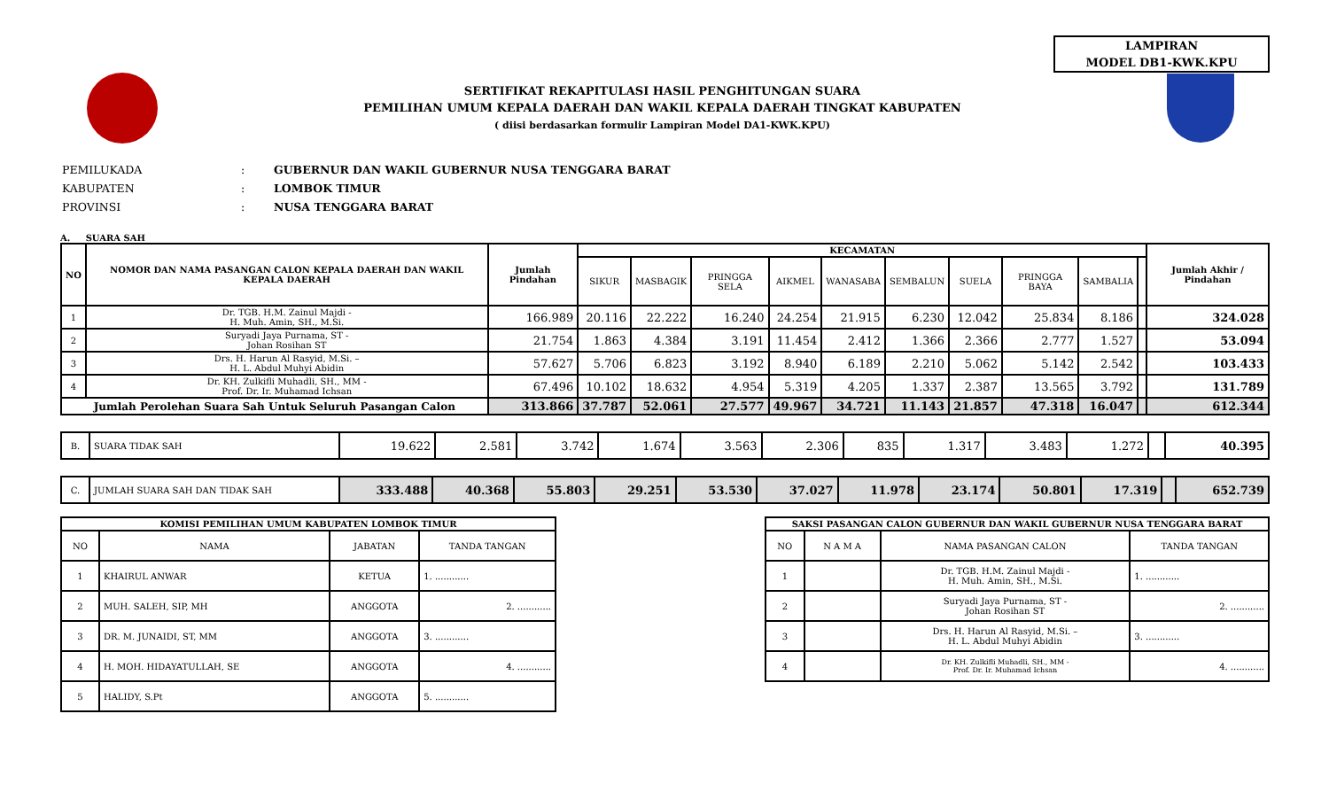LAMPIRAN
MODEL DB1-KWK.KPU
SERTIFIKAT REKAPITULASI HASIL PENGHITUNGAN SUARA
PEMILIHAN UMUM KEPALA DAERAH DAN WAKIL KEPALA DAERAH TINGKAT KABUPATEN
( diisi berdasarkan formulir Lampiran Model DA1-KWK.KPU)
| PEMILUKADA | : | GUBERNUR DAN WAKIL GUBERNUR NUSA TENGGARA BARAT |
| KABUPATEN | : | LOMBOK TIMUR |
| PROVINSI | : | NUSA TENGGARA BARAT |
A. SUARA SAH
| NO | NOMOR DAN NAMA PASANGAN CALON KEPALA DAERAH DAN WAKIL KEPALA DAERAH | Jumlah Pindahan | KECAMATAN | | | | | | | | | | Jumlah Akhir / Pindahan |
| --- | --- | --- | --- | --- | --- | --- | --- | --- | --- | --- | --- | --- | --- |
| | | | SIKUR | MASBAGIK | PRINGGA SELA | AIKMEL | WANASABA | SEMBALUN | SUELA | PRINGGA BAYA | SAMBALIA | | |
| 1 | Dr. TGB. H.M. Zainul Majdi - H. Muh. Amin, SH., M.Si. | 166.989 | 20.116 | 22.222 | 16.240 | 24.254 | 21.915 | 6.230 | 12.042 | 25.834 | 8.186 | | 324.028 |
| 2 | Suryadi Jaya Purnama, ST - Johan Rosihan ST | 21.754 | 1.863 | 4.384 | 3.191 | 11.454 | 2.412 | 1.366 | 2.366 | 2.777 | 1.527 | | 53.094 |
| 3 | Drs. H. Harun Al Rasyid, M.Si. – H. L. Abdul Muhyi Abidin | 57.627 | 5.706 | 6.823 | 3.192 | 8.940 | 6.189 | 2.210 | 5.062 | 5.142 | 2.542 | | 103.433 |
| 4 | Dr. KH. Zulkifli Muhadli, SH., MM - Prof. Dr. Ir. Muhamad Ichsan | 67.496 | 10.102 | 18.632 | 4.954 | 5.319 | 4.205 | 1.337 | 2.387 | 13.565 | 3.792 | | 131.789 |
| Jumlah Perolehan Suara Sah Untuk Seluruh Pasangan Calon | | 313.866 | 37.787 | 52.061 | 27.577 | 49.967 | 34.721 | 11.143 | 21.857 | 47.318 | 16.047 | | 612.344 |
| B. | SUARA TIDAK SAH | 19.622 | 2.581 | 3.742 | 1.674 | 3.563 | 2.306 | 835 | 1.317 | 3.483 | 1.272 | | 40.395 |
| C. | JUMLAH SUARA SAH DAN TIDAK SAH | 333.488 | 40.368 | 55.803 | 29.251 | 53.530 | 37.027 | 11.978 | 23.174 | 50.801 | 17.319 | | 652.739 |
| KOMISI PEMILIHAN UMUM KABUPATEN LOMBOK TIMUR | | | |
| --- | --- | --- | --- |
| NO | NAMA | JABATAN | TANDA TANGAN |
| 1 | KHAIRUL ANWAR | KETUA | 1. ............ |
| 2 | MUH. SALEH, SIP, MH | ANGGOTA | 2. ............ |
| 3 | DR. M. JUNAIDI, ST, MM | ANGGOTA | 3. ............ |
| 4 | H. MOH. HIDAYATULLAH, SE | ANGGOTA | 4. ............ |
| 5 | HALIDY, S.Pt | ANGGOTA | 5. ............ |
| SAKSI PASANGAN CALON GUBERNUR DAN WAKIL GUBERNUR NUSA TENGGARA BARAT | | | |
| --- | --- | --- | --- |
| NO | N A M A | NAMA PASANGAN CALON | TANDA TANGAN |
| 1 | | Dr. TGB. H.M. Zainul Majdi - H. Muh. Amin, SH., M.Si. | 1. ............ |
| 2 | | Suryadi Jaya Purnama, ST - Johan Rosihan ST | 2. ............ |
| 3 | | Drs. H. Harun Al Rasyid, M.Si. – H. L. Abdul Muhyi Abidin | 3. ............ |
| 4 | | Dr. KH. Zulkifli Muhadli, SH., MM - Prof. Dr. Ir. Muhamad Ichsan | 4. ............ |